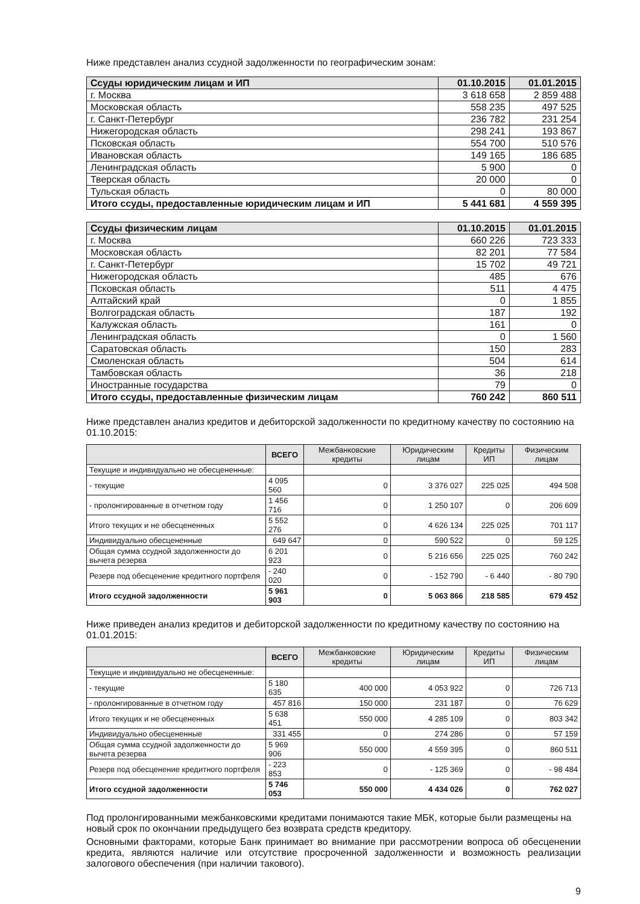Ниже представлен анализ ссудной задолженности по географическим зонам:
| Ссуды юридическим лицам и ИП | 01.10.2015 | 01.01.2015 |
| --- | --- | --- |
| г. Москва | 3 618 658 | 2 859 488 |
| Московская область | 558 235 | 497 525 |
| г. Санкт-Петербург | 236 782 | 231 254 |
| Нижегородская область | 298 241 | 193 867 |
| Псковская область | 554 700 | 510 576 |
| Ивановская область | 149 165 | 186 685 |
| Ленинградская область | 5 900 | 0 |
| Тверская область | 20 000 | 0 |
| Тульская область | 0 | 80 000 |
| Итого ссуды, предоставленные юридическим лицам и ИП | 5 441 681 | 4 559 395 |
| Ссуды физическим лицам | 01.10.2015 | 01.01.2015 |
| --- | --- | --- |
| г. Москва | 660 226 | 723 333 |
| Московская область | 82 201 | 77 584 |
| г. Санкт-Петербург | 15 702 | 49 721 |
| Нижегородская область | 485 | 676 |
| Псковская область | 511 | 4 475 |
| Алтайский край | 0 | 1 855 |
| Волгоградская область | 187 | 192 |
| Калужская область | 161 | 0 |
| Ленинградская область | 0 | 1 560 |
| Саратовская область | 150 | 283 |
| Смоленская область | 504 | 614 |
| Тамбовская область | 36 | 218 |
| Иностранные государства | 79 | 0 |
| Итого ссуды, предоставленные физическим лицам | 760 242 | 860 511 |
Ниже представлен анализ кредитов и дебиторской задолженности по кредитному качеству по состоянию на 01.10.2015:
| | ВСЕГО | Межбанковские кредиты | Юридическим лицам | Кредиты ИП | Физическим лицам |
| --- | --- | --- | --- | --- | --- |
| Текущие и индивидуально не обесцененные: | | | | | |
| - текущие | 4 095 560 | 0 | 3 376 027 | 225 025 | 494 508 |
| - пролонгированные в отчетном году | 1 456 716 | 0 | 1 250 107 | 0 | 206 609 |
| Итого текущих и не обесцененных | 5 552 276 | 0 | 4 626 134 | 225 025 | 701 117 |
| Индивидуально обесцененные | 649 647 | 0 | 590 522 | 0 | 59 125 |
| Общая сумма ссудной задолженности до вычета резерва | 6 201 923 | 0 | 5 216 656 | 225 025 | 760 242 |
| Резерв под обесценение кредитного портфеля | - 240 020 | 0 | - 152 790 | - 6 440 | - 80 790 |
| Итого ссудной задолженности | 5 961 903 | 0 | 5 063 866 | 218 585 | 679 452 |
Ниже приведен анализ кредитов и дебиторской задолженности по кредитному качеству по состоянию на 01.01.2015:
| | ВСЕГО | Межбанковские кредиты | Юридическим лицам | Кредиты ИП | Физическим лицам |
| --- | --- | --- | --- | --- | --- |
| Текущие и индивидуально не обесцененные: | | | | | |
| - текущие | 5 180 635 | 400 000 | 4 053 922 | 0 | 726 713 |
| - пролонгированные в отчетном году | 457 816 | 150 000 | 231 187 | 0 | 76 629 |
| Итого текущих и не обесцененных | 5 638 451 | 550 000 | 4 285 109 | 0 | 803 342 |
| Индивидуально обесцененные | 331 455 | 0 | 274 286 | 0 | 57 159 |
| Общая сумма ссудной задолженности до вычета резерва | 5 969 906 | 550 000 | 4 559 395 | 0 | 860 511 |
| Резерв под обесценение кредитного портфеля | - 223 853 | 0 | - 125 369 | 0 | - 98 484 |
| Итого ссудной задолженности | 5 746 053 | 550 000 | 4 434 026 | 0 | 762 027 |
Под пролонгированными межбанковскими кредитами понимаются такие МБК, которые были размещены на новый срок по окончании предыдущего без возврата средств кредитору.
Основными факторами, которые Банк принимает во внимание при рассмотрении вопроса об обесценении кредита, являются наличие или отсутствие просроченной задолженности и возможность реализации залогового обеспечения (при наличии такового).
9